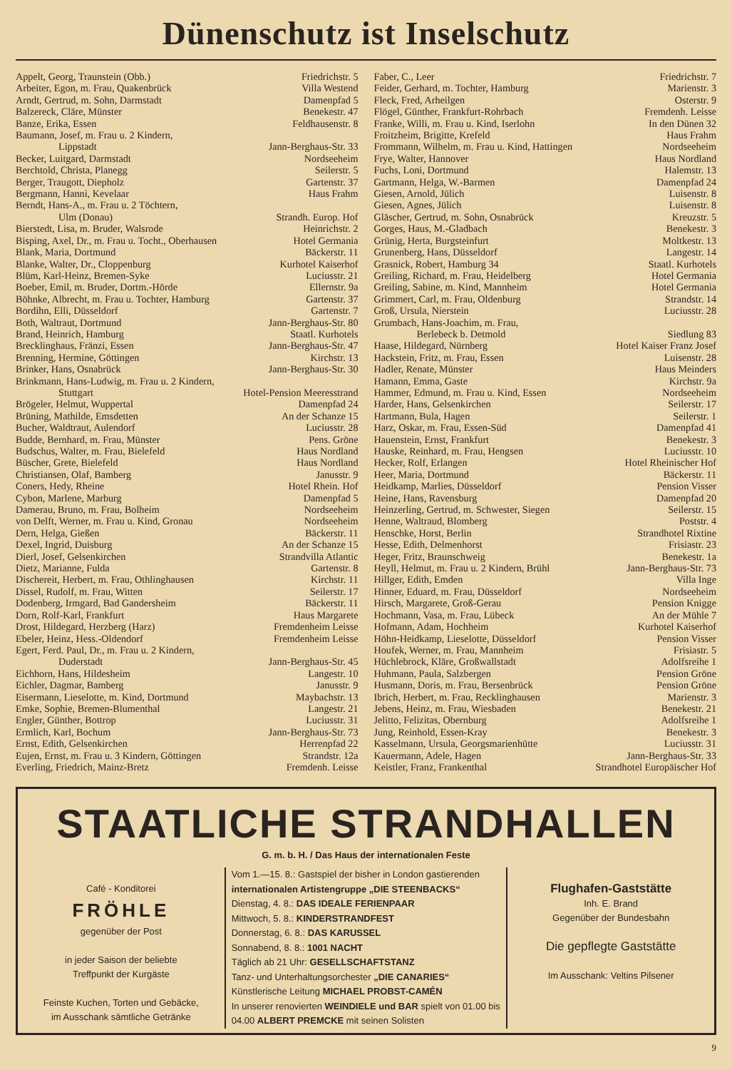Dünenschutz ist Inselschutz
Appelt, Georg, Traunstein (Obb.) Friedrichstr. 5
Arbeiter, Egon, m. Frau, Quakenbrück Villa Westend
Arndt, Gertrud, m. Sohn, Darmstadt Damenpfad 5
Balzereck, Cläre, Münster Benekestr. 47
Banze, Erika, Essen Feldhausenstr. 8
Baumann, Josef, m. Frau u. 2 Kindern,
Lippstadt Jann-Berghaus-Str. 33
Becker, Luitgard, Darmstadt Nordseeheim
Berchtold, Christa, Planegg Seilerstr. 5
Berger, Traugott, Diepholz Gartenstr. 37
Bergmann, Hanni, Kevelaar Haus Frahm
Berndt, Hans-A., m. Frau u. 2 Töchtern,
Ulm (Donau) Strandh. Europ. Hof
Bierstedt, Lisa, m. Bruder, Walsrode Heinrichstr. 2
Bisping, Axel, Dr., m. Frau u. Tocht., Oberhausen Hotel Germania
Blank, Maria, Dortmund Bäckerstr. 11
Blanke, Walter, Dr., Cloppenburg Kurhotel Kaiserhof
Blüm, Karl-Heinz, Bremen-Syke Luciusstr. 21
Boeber, Emil, m. Bruder, Dortm.-Hörde Ellernstr. 9a
Böhnke, Albrecht, m. Frau u. Tochter, Hamburg Gartenstr. 37
Bordihn, Elli, Düsseldorf Gartenstr. 7
Both, Waltraut, Dortmund Jann-Berghaus-Str. 80
Brand, Heinrich, Hamburg Staatl. Kurhotels
Brecklinghaus, Fränzi, Essen Jann-Berghaus-Str. 47
Brenning, Hermine, Göttingen Kirchstr. 13
Brinker, Hans, Osnabrück Jann-Berghaus-Str. 30
Brinkmann, Hans-Ludwig, m. Frau u. 2 Kindern,
Stuttgart Hotel-Pension Meeresstrand
Brögeler, Helmut, Wuppertal Damenpfad 24
Brüning, Mathilde, Emsdetten An der Schanze 15
Bucher, Waldtraut, Aulendorf Luciusstr. 28
Budde, Bernhard, m. Frau, Münster Pens. Gröne
Budschus, Walter, m. Frau, Bielefeld Haus Nordland
Büscher, Grete, Bielefeld Haus Nordland
Christiansen, Olaf, Bamberg Janusstr. 9
Coners, Hedy, Rheine Hotel Rhein. Hof
Cybon, Marlene, Marburg Damenpfad 5
Damerau, Bruno, m. Frau, Bolheim Nordseeheim
von Delft, Werner, m. Frau u. Kind, Gronau Nordseeheim
Dern, Helga, Gießen Bäckerstr. 11
Dexel, Ingrid, Duisburg An der Schanze 15
Dierl, Josef, Gelsenkirchen Strandvilla Atlantic
Dietz, Marianne, Fulda Gartenstr. 8
Dischereit, Herbert, m. Frau, Othlinghausen Kirchstr. 11
Dissel, Rudolf, m. Frau, Witten Seilerstr. 17
Dodenberg, Irmgard, Bad Gandersheim Bäckerstr. 11
Dorn, Rolf-Karl, Frankfurt Haus Margarete
Drost, Hildegard, Herzberg (Harz) Fremdenheim Leisse
Ebeler, Heinz, Hess.-Oldendorf Fremdenheim Leisse
Egert, Ferd. Paul, Dr., m. Frau u. 2 Kindern,
Duderstadt Jann-Berghaus-Str. 45
Eichhorn, Hans, Hildesheim Langestr. 10
Eichler, Dagmar, Bamberg Janusstr. 9
Eisermann, Lieselotte, m. Kind, Dortmund Maybachstr. 13
Emke, Sophie, Bremen-Blumenthal Langestr. 21
Engler, Günther, Bottrop Luciusstr. 31
Ermlich, Karl, Bochum Jann-Berghaus-Str. 73
Ernst, Edith, Gelsenkirchen Herrenpfad 22
Eujen, Ernst, m. Frau u. 3 Kindern, Göttingen Strandstr. 12a
Everling, Friedrich, Mainz-Bretz Fremdenh. Leisse
Faber, C., Leer Friedrichstr. 7
Feider, Gerhard, m. Tochter, Hamburg Marienstr. 3
Fleck, Fred, Arheilgen Osterstr. 9
Flögel, Günther, Frankfurt-Rohrbach Fremdenh. Leisse
Franke, Willi, m. Frau u. Kind, Iserlohn In den Dünen 32
Froitzheim, Brigitte, Krefeld Haus Frahm
Frommann, Wilhelm, m. Frau u. Kind, Hattingen Nordseeheim
Frye, Walter, Hannover Haus Nordland
Fuchs, Loni, Dortmund Halemstr. 13
Gartmann, Helga, W.-Barmen Damenpfad 24
Giesen, Arnold, Jülich Luisenstr. 8
Giesen, Agnes, Jülich Luisenstr. 8
Gläscher, Gertrud, m. Sohn, Osnabrück Kreuzstr. 5
Gorges, Haus, M.-Gladbach Benekestr. 3
Grünig, Herta, Burgsteinfurt Moltkestr. 13
Grunenberg, Hans, Düsseldorf Langestr. 14
Grasnick, Robert, Hamburg 34 Staatl. Kurhotels
Greiling, Richard, m. Frau, Heidelberg Hotel Germania
Greiling, Sabine, m. Kind, Mannheim Hotel Germania
Grimmert, Carl, m. Frau, Oldenburg Strandstr. 14
Groß, Ursula, Nierstein Luciusstr. 28
Grumbach, Hans-Joachim, m. Frau,
Berlebeck b. Detmold Siedlung 83
Haase, Hildegard, Nürnberg Hotel Kaiser Franz Josef
Hackstein, Fritz, m. Frau, Essen Luisenstr. 28
Hadler, Renate, Münster Haus Meinders
Hamann, Emma, Gaste Kirchstr. 9a
Hammer, Edmund, m. Frau u. Kind, Essen Nordseeheim
Harder, Hans, Gelsenkirchen Seilerstr. 17
Hartmann, Bula, Hagen Seilerstr. 1
Harz, Oskar, m. Frau, Essen-Süd Damenpfad 41
Hauenstein, Ernst, Frankfurt Benekestr. 3
Hauske, Reinhard, m. Frau, Hengsen Luciusstr. 10
Hecker, Rolf, Erlangen Hotel Rheinischer Hof
Heer, Maria, Dortmund Bäckerstr. 11
Heidkamp, Marlies, Düsseldorf Pension Visser
Heine, Hans, Ravensburg Damenpfad 20
Heinzerling, Gertrud, m. Schwester, Siegen Seilerstr. 15
Henne, Waltraud, Blomberg Poststr. 4
Henschke, Horst, Berlin Strandhotel Rixtine
Hesse, Edith, Delmenhorst Frisiastr. 23
Heger, Fritz, Braunschweig Benekestr. 1a
Heyll, Helmut, m. Frau u. 2 Kindern, Brühl Jann-Berghaus-Str. 73
Hillger, Edith, Emden Villa Inge
Hinner, Eduard, m. Frau, Düsseldorf Nordseeheim
Hirsch, Margarete, Groß-Gerau Pension Knigge
Hochmann, Vasa, m. Frau, Lübeck An der Mühle 7
Hofmann, Adam, Hochheim Kurhotel Kaiserhof
Höhn-Heidkamp, Lieselotte, Düsseldorf Pension Visser
Houfek, Werner, m. Frau, Mannheim Frisiastr. 5
Hüchlebrock, Kläre, Großwallstadt Adolfsreihe 1
Huhmann, Paula, Salzbergen Pension Gröne
Husmann, Doris, m. Frau, Bersenbrück Pension Gröne
Ibrich, Herbert, m. Frau, Recklinghausen Marienstr. 3
Jebens, Heinz, m. Frau, Wiesbaden Benekestr. 21
Jelitto, Felizitas, Obernburg Adolfsreihe 1
Jung, Reinhold, Essen-Kray Benekestr. 3
Kasselmann, Ursula, Georgsmarienhütte Luciusstr. 31
Kauermann, Adele, Hagen Jann-Berghaus-Str. 33
Keistler, Franz, Frankenthal Strandhotel Europäischer Hof
STAATLICHE STRANDHALLEN
G. m. b. H. / Das Haus der internationalen Feste
Café - Konditorei
FRÖHLE
gegenüber der Post
in jeder Saison der beliebte
Treffpunkt der Kurgäste
Feinste Kuchen, Torten und Gebäcke,
im Ausschank sämtliche Getränke
Vom 1.—15. 8.: Gastspiel der bisher in London gastierenden internationalen Artistengruppe „DIE STEENBACKS“
Dienstag, 4. 8.: DAS IDEALE FERIENPAAR
Mittwoch, 5. 8.: KINDERSTRANDFEST
Donnerstag, 6. 8.: DAS KARUSSEL
Sonnabend, 8. 8.: 1001 NACHT
Täglich ab 21 Uhr: GESELLSCHAFTSTANZ
Tanz- und Unterhaltungsorchester „DIE CANARIES“
Künstlerische Leitung MICHAEL PROBST-CAMÉN
In unserer renovierten WEINDIELE und BAR spielt von 01.00 bis 04.00 ALBERT PREMCKE mit seinen Solisten
Flughafen-Gaststätte
Inh. E. Brand
Gegenüber der Bundesbahn
Die gepflegte Gaststätte
Im Ausschank: Veltins Pilsener
9